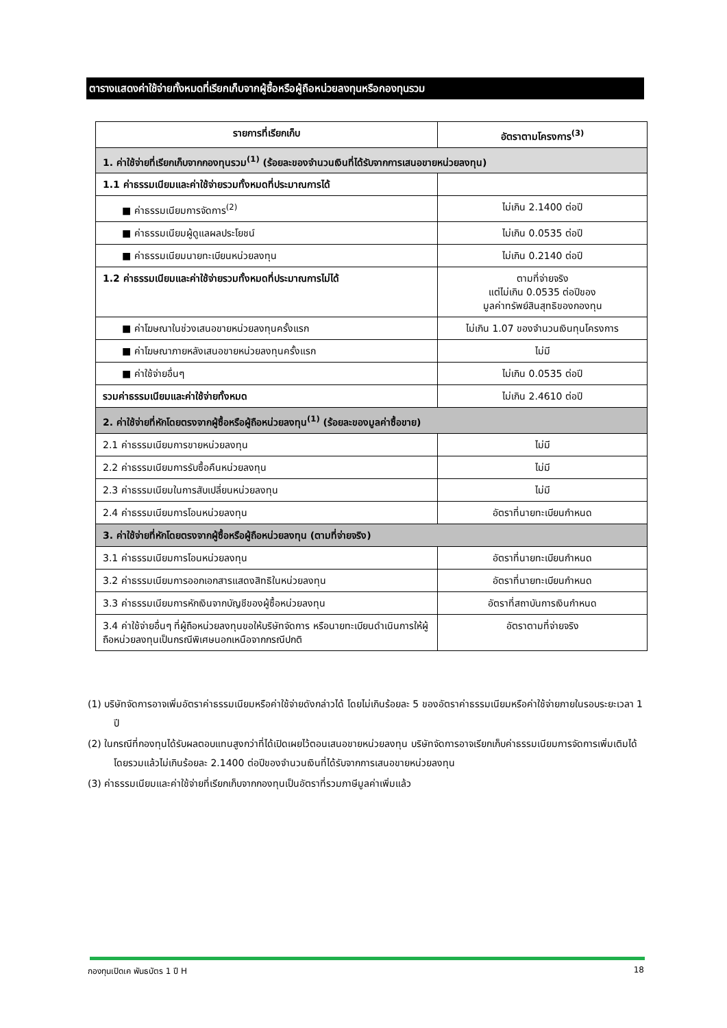ตารางแสดงค่าใช้จ่ายทั้งหมดที่เรียกเก็บจากผู้ซื้อหรือผู้ถือหน่วยลงทุนหรือกองทุนรวม
| รายการที่เรียกเก็บ | อัตราตามโครงการ<sup>(3)</sup> |
| --- | --- |
| 1. ค่าใช้จ่ายที่เรียกเก็บจากกองทุนรวม<sup>(1)</sup> (ร้อยละของจำนวนเงินที่ได้รับจากการเสนอขายหน่วยลงทุน) | |
| 1.1 ค่าธรรมเนียมและค่าใช้จ่ายรวมทั้งหมดที่ประมาณการได้ | |
| ■ ค่าธรรมเนียมการจัดการ<sup>(2)</sup> | ไม่เกิน 2.1400 ต่อปี |
| ■ ค่าธรรมเนียมผู้ดูแลผลประโยชน์ | ไม่เกิน 0.0535 ต่อปี |
| ■ ค่าธรรมเนียมนายทะเบียนหน่วยลงทุน | ไม่เกิน 0.2140 ต่อปี |
| 1.2 ค่าธรรมเนียมและค่าใช้จ่ายรวมทั้งหมดที่ประมาณการไม่ได้ | ตามที่จ่ายจริง แต่ไม่เกิน 0.0535 ต่อปีของ มูลค่าทรัพย์สินสุทธิของกองทุน |
| ■ ค่าโฆษณาในช่วงเสนอขายหน่วยลงทุนครั้งแรก | ไม่เกิน 1.07 ของจำนวนเงินทุนโครงการ |
| ■ ค่าโฆษณาภายหลังเสนอขายหน่วยลงทุนครั้งแรก | ไม่มี |
| ■ ค่าใช้จ่ายอื่นๆ | ไม่เกิน 0.0535 ต่อปี |
| รวมค่าธรรมเนียมและค่าใช้จ่ายทั้งหมด | ไม่เกิน 2.4610 ต่อปี |
| 2. ค่าใช้จ่ายที่หักโดยตรงจากผู้ซื้อหรือผู้ถือหน่วยลงทุน<sup>(1)</sup> (ร้อยละของมูลค่าซื้อขาย) | |
| 2.1 ค่าธรรมเนียมการขายหน่วยลงทุน | ไม่มี |
| 2.2 ค่าธรรมเนียมการรับซื้อคืนหน่วยลงทุน | ไม่มี |
| 2.3 ค่าธรรมเนียมในการสับเปลี่ยนหน่วยลงทุน | ไม่มี |
| 2.4 ค่าธรรมเนียมการโอนหน่วยลงทุน | อัตราที่นายทะเบียนกำหนด |
| 3. ค่าใช้จ่ายที่หักโดยตรงจากผู้ซื้อหรือผู้ถือหน่วยลงทุน (ตามที่จ่ายจริง) | |
| 3.1 ค่าธรรมเนียมการโอนหน่วยลงทุน | อัตราที่นายทะเบียนกำหนด |
| 3.2 ค่าธรรมเนียมการออกเอกสารแสดงสิทธิในหน่วยลงทุน | อัตราที่นายทะเบียนกำหนด |
| 3.3 ค่าธรรมเนียมการหักเงินจากบัญชีของผู้ซื้อหน่วยลงทุน | อัตราที่สถาบันการเงินกำหนด |
| 3.4 ค่าใช้จ่ายอื่นๆ ที่ผู้ถือหน่วยลงทุนขอให้บริษัทจัดการ หรือนายทะเบียนดำเนินการให้ผู้ถือหน่วยลงทุนเป็นกรณีพิเศษนอกเหนือจากกรณีปกติ | อัตราตามที่จ่ายจริง |
(1) บริษัทจัดการอาจเพิ่มอัตราค่าธรรมเนียมหรือค่าใช้จ่ายดังกล่าวได้ โดยไม่เกินร้อยละ 5 ของอัตราค่าธรรมเนียมหรือค่าใช้จ่ายภายในรอบระยะเวลา 1 ปี
(2) ในกรณีที่กองทุนได้รับผลตอบแทนสูงกว่าที่ได้เปิดเผยไว้ตอนเสนอขายหน่วยลงทุน บริษัทจัดการอาจเรียกเก็บค่าธรรมเนียมการจัดการเพิ่มเติมได้ โดยรวมแล้วไม่เกินร้อยละ 2.1400 ต่อปีของจำนวนเงินที่ได้รับจากการเสนอขายหน่วยลงทุน
(3) ค่าธรรมเนียมและค่าใช้จ่ายที่เรียกเก็บจากกองทุนเป็นอัตราที่รวมภาษีมูลค่าเพิ่มแล้ว
กองทุนเปิดเค พันธบัตร 1 ปี H 18